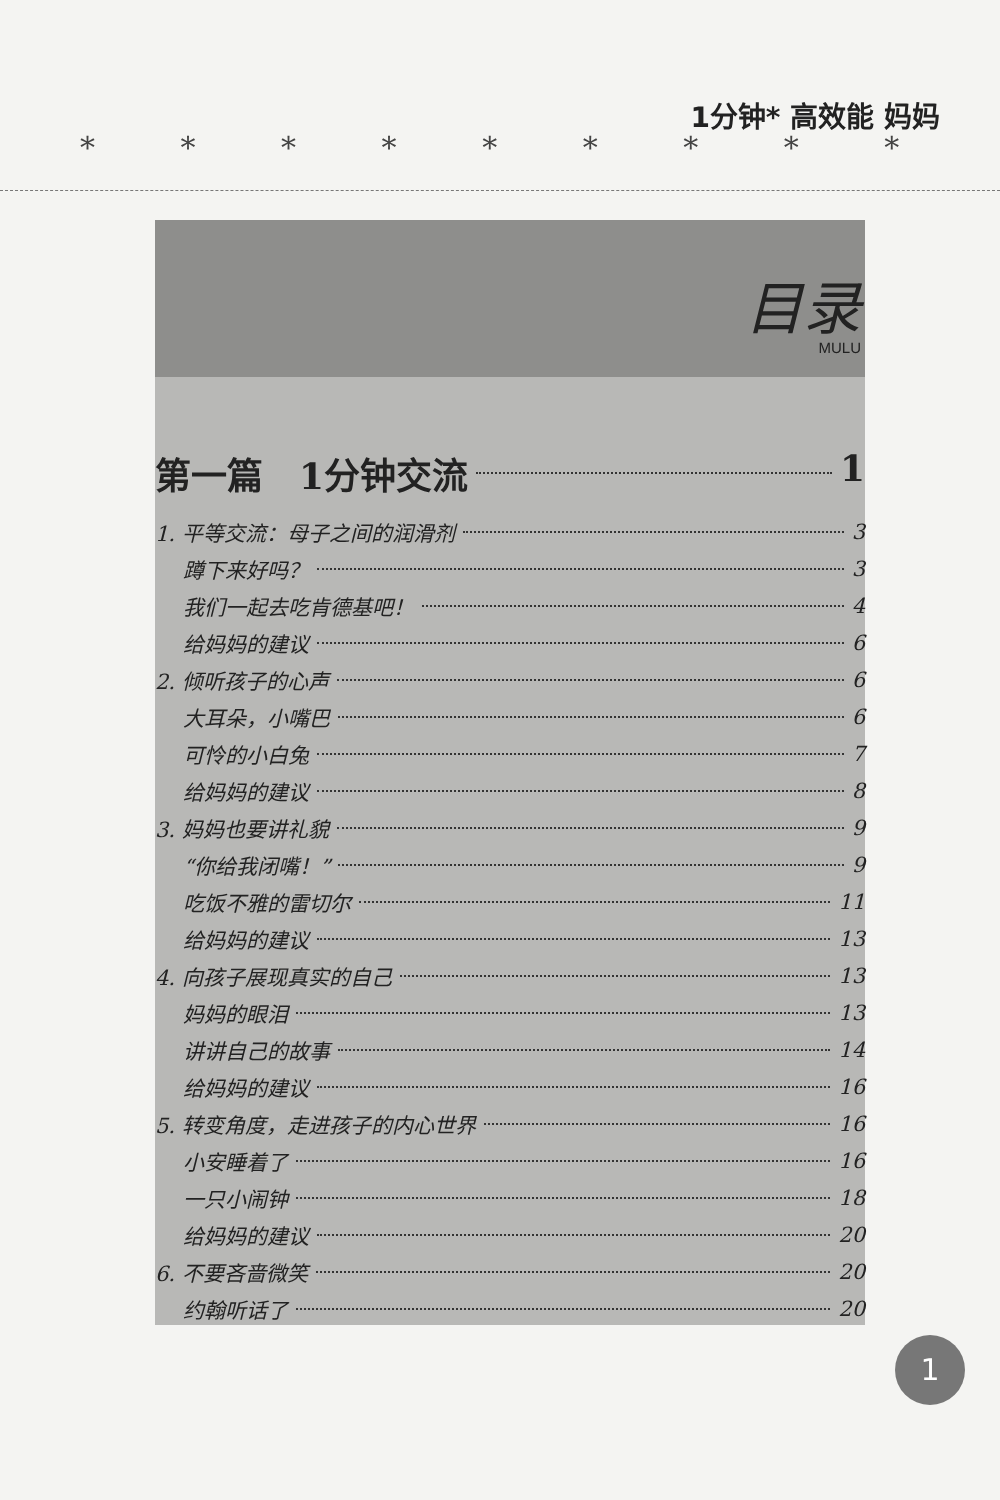* * * * * * * * *
1分钟* 高效能 妈妈
目录
MULU
第一篇　1分钟交流 1
1. 平等交流：母子之间的润滑剂 3
蹲下来好吗？ 3
我们一起去吃肯德基吧！ 4
给妈妈的建议 6
2. 倾听孩子的心声 6
大耳朵，小嘴巴 6
可怜的小白兔 7
给妈妈的建议 8
3. 妈妈也要讲礼貌 9
“你给我闭嘴！” 9
吃饭不雅的雷切尔 11
给妈妈的建议 13
4. 向孩子展现真实的自己 13
妈妈的眼泪 13
讲讲自己的故事 14
给妈妈的建议 16
5. 转变角度，走进孩子的内心世界 16
小安睡着了 16
一只小闹钟 18
给妈妈的建议 20
6. 不要吝啬微笑 20
约翰听话了 20
1